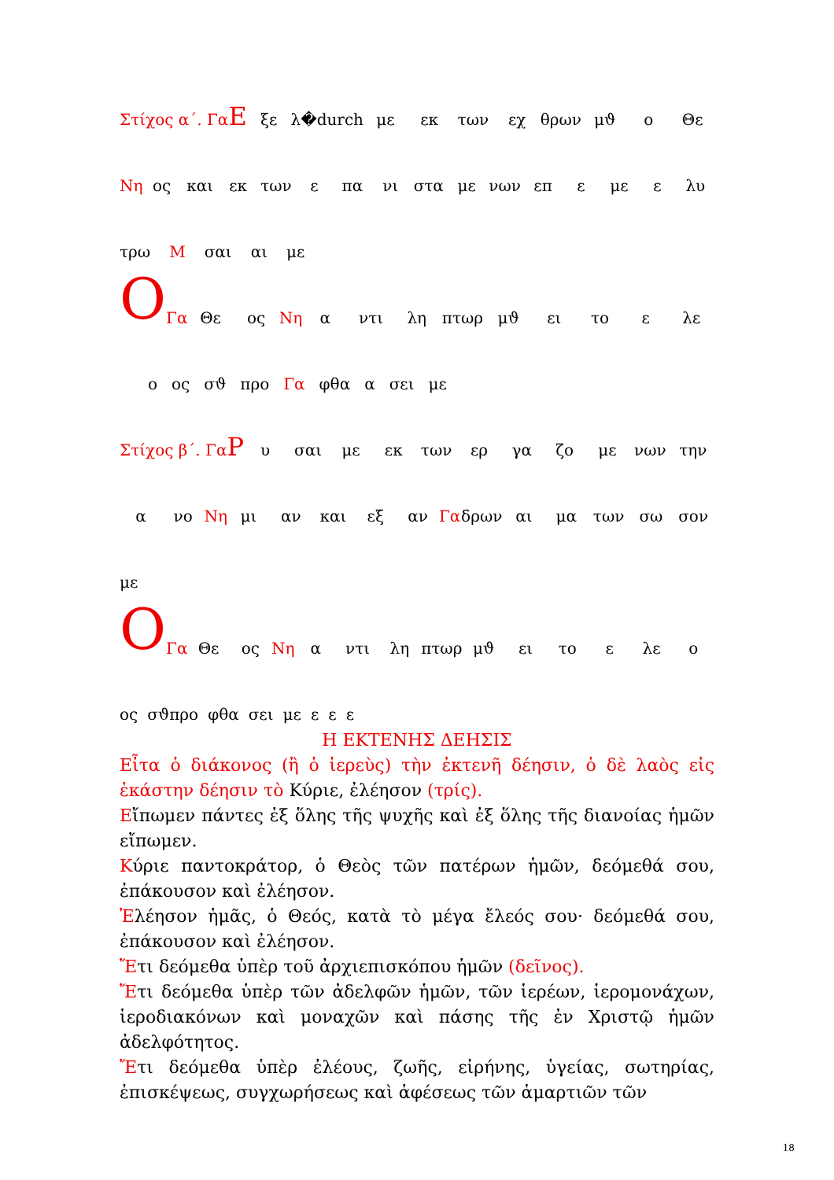Στίχος α΄. Γα Ε ξε λ�durch με εκ των εχ θρων μϑ ο Θε
Νη ος και εκ των ε πα νι στα με νων επ ε με ε λυ
τρω Μ σαι αι με
Ο Γα Θε ος Νη α ντι λη πτωρ μϑ ει το ε λε
ο ος σϑ προ Γα φθα α σει με
Στίχος β΄. Γα Ρ υ σαι με εκ των ερ γα ζο με νων την
α νο Νη μι αν και εξ αν Γα δρων αι μα των σω σον
με
Ο Γα Θε ος Νη α ντι λη πτωρ μϑ ει το ε λε ο
ος σϑπρο φθα σει με ε ε ε
Η ΕΚΤΕΝΗΣ ΔΕΗΣΙΣ
Εἶτα ὁ διάκονος (ἢ ὁ ἱερεὺς) τὴν ἐκτενῆ δέησιν, ὁ δὲ λαὸς εἰς ἑκάστην δέησιν τὸ Κύριε, ἐλέησον (τρίς).
Εἴπωμεν πάντες ἐξ ὅλης τῆς ψυχῆς καὶ ἐξ ὅλης τῆς διανοίας ἡμῶν εἴπωμεν.
Κύριε παντοκράτορ, ὁ Θεὸς τῶν πατέρων ἡμῶν, δεόμεθά σου, ἐπάκουσον καὶ ἐλέησον.
Ἐλέησον ἡμᾶς, ὁ Θεός, κατὰ τὸ μέγα ἔλεός σου· δεόμεθά σου, ἐπάκουσον καὶ ἐλέησον.
Ἔτι δεόμεθα ὑπὲρ τοῦ ἀρχιεπισκόπου ἡμῶν (δεῖνος).
Ἔτι δεόμεθα ὑπὲρ τῶν ἀδελφῶν ἡμῶν, τῶν ἱερέων, ἱερομονάχων, ἱεροδιακόνων καὶ μοναχῶν καὶ πάσης τῆς ἐν Χριστῷ ἡμῶν ἀδελφότητος.
Ἔτι δεόμεθα ὑπὲρ ἐλέους, ζωῆς, εἰρήνης, ὑγείας, σωτηρίας, ἐπισκέψεως, συγχωρήσεως καὶ ἀφέσεως τῶν ἁμαρτιῶν τῶν
18